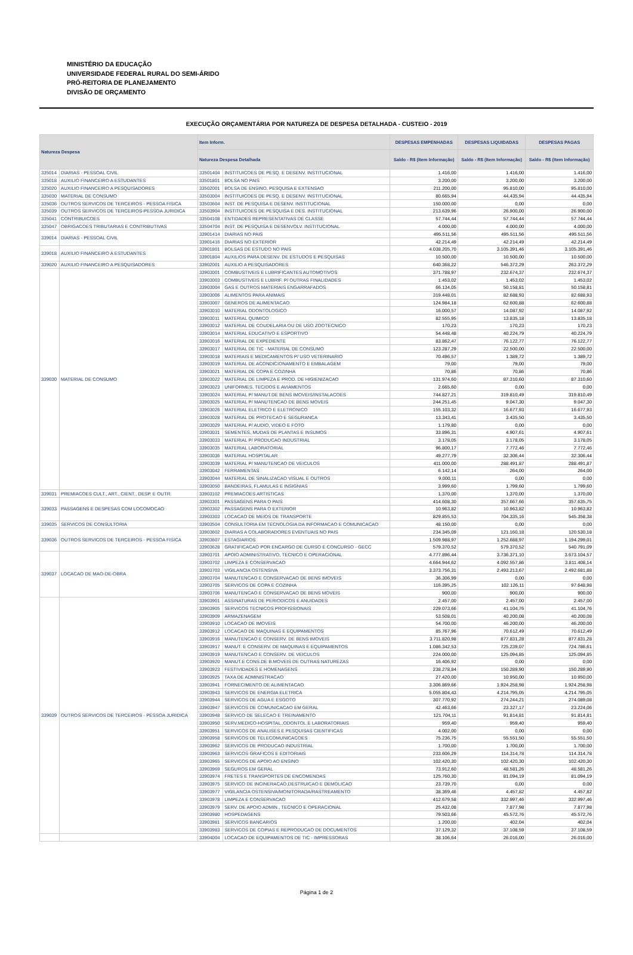MINISTÉRIO DA EDUCAÇÃO
UNIVERSIDADE FEDERAL RURAL DO SEMI-ÁRIDO
PRÓ-REITORIA DE PLANEJAMENTO
DIVISÃO DE ORÇAMENTO
EXECUÇÃO ORÇAMENTÁRIA POR NATUREZA DE DESPESA DETALHADA - CUSTEIO - 2019
| Natureza Despesa | | Item Inform. | | DESPESAS EMPENHADAS | DESPESAS LIQUIDADAS | DESPESAS PAGAS |
| --- | --- | --- | --- | --- | --- | --- |
| | | Natureza Despesa Detalhada | | Saldo - R$ (Item Informação) | Saldo - R$ (Item Informação) | Saldo - R$ (Item Informação) |
| 335014 | DIARIAS - PESSOAL CIVIL | 33501404 | INSTITUICOES DE PESQ. E DESENV. INSTITUCIONAL | 1.416,00 | 1.416,00 | 1.416,00 |
| 335018 | AUXILIO FINANCEIRO A ESTUDANTES | 33501801 | BOLSA NO PAIS | 3.200,00 | 3.200,00 | 3.200,00 |
| 335020 | AUXILIO FINANCEIRO A PESQUISADORES | 33502001 | BOLSA DE ENSINO, PESQUISA E EXTENSAO | 211.200,00 | 95.810,00 | 95.810,00 |
| 335030 | MATERIAL DE CONSUMO | 33503004 | INSTITUICOES DE PESQ. E DESENV. INSTITUCIONAL | 80.665,94 | 44.435,94 | 44.435,94 |
| 335036 | OUTROS SERVICOS DE TERCEIROS - PESSOA FISICA | 33503604 | INST. DE PESQUISA E DESENV. INSTITUCIONAL | 150.000,00 | 0,00 | 0,00 |
| 335039 | OUTROS SERVICOS DE TERCEIROS-PESSOA JURIDICA | 33503904 | INSTITUICOES DE PESQUISA E DES. INSTITUCIONAL | 213.639,96 | 26.900,00 | 26.900,00 |
| 335041 | CONTRIBUICOES | 33504108 | ENTIDADES REPRESENTATIVAS DE CLASSE | 57.744,44 | 57.744,44 | 57.744,44 |
| 335047 | OBRIGACOES TRIBUTARIAS E CONTRIBUTIVAS | 33504704 | INST. DE PESQUISA E DESENVOLV. INSTITUCIONAL | 4.000,00 | 4.000,00 | 4.000,00 |
| 339014 | DIARIAS - PESSOAL CIVIL | 33901414 | DIARIAS NO PAIS | 495.511,56 | 495.511,56 | 495.511,56 |
| | | 33901416 | DIARIAS NO EXTERIOR | 42.214,49 | 42.214,49 | 42.214,49 |
| 339018 | AUXILIO FINANCEIRO A ESTUDANTES | 33901801 | BOLSAS DE ESTUDO NO PAIS | 4.038.205,70 | 3.105.391,46 | 3.105.391,46 |
| | | 33901804 | AUXILIOS PARA DESENV. DE ESTUDOS E PESQUISAS | 10.500,00 | 10.500,00 | 10.500,00 |
| 339020 | AUXILIO FINANCEIRO A PESQUISADORES | 33902001 | AUXILIO A PESQUISADORES | 640.368,22 | 546.372,29 | 263.372,29 |
| 339030 | MATERIAL DE CONSUMO | 33903001 | COMBUSTIVEIS E LUBRIFICANTES AUTOMOTIVOS | 371.788,97 | 232.674,37 | 232.674,37 |
| | | 33903003 | COMBUSTIVEIS E LUBRIF. P/ OUTRAS FINALIDADES | 1.453,02 | 1.453,02 | 1.453,02 |
| | | 33903004 | GAS E OUTROS MATERIAIS ENGARRAFADOS | 66.134,05 | 50.158,81 | 50.158,81 |
| | | 33903006 | ALIMENTOS PARA ANIMAIS | 319.448,01 | 82.688,93 | 82.688,93 |
| | | 33903007 | GENEROS DE ALIMENTACAO | 124.984,18 | 62.600,88 | 62.600,88 |
| | | 33903010 | MATERIAL ODONTOLOGICO | 16.000,57 | 14.087,92 | 14.087,92 |
| | | 33903011 | MATERIAL QUIMICO | 82.555,95 | 13.835,18 | 13.835,18 |
| | | 33903012 | MATERIAL DE COUDELARIA OU DE USO ZOOTECNICO | 170,23 | 170,23 | 170,23 |
| | | 33903014 | MATERIAL EDUCATIVO E ESPORTIVO | 54.448,48 | 40.224,79 | 40.224,79 |
| | | 33903016 | MATERIAL DE EXPEDIENTE | 83.862,47 | 76.122,77 | 76.122,77 |
| | | 33903017 | MATERIAL DE TIC - MATERIAL DE CONSUMO | 123.287,29 | 22.500,00 | 22.500,00 |
| | | 33903018 | MATERIAIS E MEDICAMENTOS P/ USO VETERINARIO | 70.496,57 | 1.389,72 | 1.389,72 |
| | | 33903019 | MATERIAL DE ACONDICIONAMENTO E EMBALAGEM | 79,00 | 79,00 | 79,00 |
| | | 33903021 | MATERIAL DE COPA E COZINHA | 70,86 | 70,86 | 70,86 |
| | | 33903022 | MATERIAL DE LIMPEZA E PROD. DE HIGIENIZACAO | 131.974,60 | 87.310,60 | 87.310,60 |
| | | 33903023 | UNIFORMES, TECIDOS E AVIAMENTOS | 2.665,60 | 0,00 | 0,00 |
| | | 33903024 | MATERIAL P/ MANUT.DE BENS IMOVEIS/INSTALACOES | 744.827,21 | 319.810,49 | 319.810,49 |
| | | 33903025 | MATERIAL P/ MANUTENCAO DE BENS MOVEIS | 244.251,45 | 9.047,30 | 9.047,30 |
| | | 33903026 | MATERIAL ELETRICO E ELETRONICO | 155.103,32 | 16.677,93 | 16.677,93 |
| | | 33903028 | MATERIAL DE PROTECAO E SEGURANCA | 13.343,41 | 3.435,50 | 3.435,50 |
| | | 33903029 | MATERIAL P/ AUDIO, VIDEO E FOTO | 1.179,80 | 0,00 | 0,00 |
| | | 33903031 | SEMENTES, MUDAS DE PLANTAS E INSUMOS | 33.896,31 | 4.907,61 | 4.907,61 |
| | | 33903033 | MATERIAL P/ PRODUCAO INDUSTRIAL | 3.178,05 | 3.178,05 | 3.178,05 |
| | | 33903035 | MATERIAL LABORATORIAL | 96.800,17 | 7.772,46 | 7.772,46 |
| | | 33903036 | MATERIAL HOSPITALAR | 49.277,79 | 32.306,44 | 32.306,44 |
| | | 33903039 | MATERIAL P/ MANUTENCAO DE VEICULOS | 411.000,00 | 288.491,87 | 288.491,87 |
| | | 33903042 | FERRAMENTAS | 6.142,14 | 264,00 | 264,00 |
| | | 33903044 | MATERIAL DE SINALIZACAO VISUAL E OUTROS | 9.000,11 | 0,00 | 0,00 |
| | | 33903050 | BANDEIRAS, FLAMULAS E INSIGNIAS | 3.999,60 | 1.799,60 | 1.799,60 |
| 339031 | PREMIACOES CULT., ART., CIENT., DESP. E OUTR. | 33903102 | PREMIACOES ARTISTICAS | 1.370,00 | 1.370,00 | 1.370,00 |
| 339033 | PASSAGENS E DESPESAS COM LOCOMOCAO | 33903301 | PASSAGENS PARA O PAIS | 414.608,30 | 357.667,66 | 357.635,75 |
| | | 33903302 | PASSAGENS PARA O EXTERIOR | 10.963,82 | 10.963,82 | 10.963,82 |
| | | 33903303 | LOCACAO DE MEIOS DE TRANSPORTE | 829.855,53 | 704.335,16 | 545.358,38 |
| 339035 | SERVICOS DE CONSULTORIA | 33903504 | CONSULTORIA EM TECNOLOGIA DA INFORMACAO E COMUNICACAO | 48.150,00 | 0,00 | 0,00 |
| 339036 | OUTROS SERVICOS DE TERCEIROS - PESSOA FISICA | 33903602 | DIARIAS A COLABORADORES EVENTUAIS NO PAIS | 234.345,09 | 121.160,18 | 120.530,18 |
| | | 33903607 | ESTAGIARIOS | 1.509.988,97 | 1.252.688,97 | 1.194.299,01 |
| | | 33903628 | GRATIFICACAO POR ENCARGO DE CURSO E CONCURSO - GECC | 579.370,52 | 579.370,52 | 540.791,09 |
| 339037 | LOCACAO DE MAO-DE-OBRA | 33903701 | APOIO ADMINISTRATIVO, TECNICO E OPERACIONAL | 4.777.896,44 | 3.736.371,10 | 3.673.104,57 |
| | | 33903702 | LIMPEZA E CONSERVACAO | 4.664.944,62 | 4.092.557,86 | 3.811.408,14 |
| | | 33903703 | VIGILANCIA OSTENSIVA | 3.373.756,31 | 2.493.213,67 | 2.492.681,88 |
| | | 33903704 | MANUTENCAO E CONSERVACAO DE BENS IMOVEIS | 36.306,99 | 0,00 | 0,00 |
| | | 33903705 | SERVICOS DE COPA E COZINHA | 116.395,25 | 102.126,11 | 97.648,98 |
| | | 33903706 | MANUTENCAO E CONSERVACAO DE BENS MOVEIS | 900,00 | 900,00 | 900,00 |
| 339039 | OUTROS SERVICOS DE TERCEIROS - PESSOA JURIDICA | 33903901 | ASSINATURAS DE PERIODICOS E ANUIDADES | 2.457,00 | 2.457,00 | 2.457,00 |
| | | 33903905 | SERVICOS TECNICOS PROFISSIONAIS | 229.073,66 | 41.104,76 | 41.104,76 |
| | | 33903909 | ARMAZENAGEM | 53.508,01 | 40.200,08 | 40.200,08 |
| | | 33903910 | LOCACAO DE IMOVEIS | 54.700,00 | 46.200,00 | 46.200,00 |
| | | 33903912 | LOCACAO DE MAQUINAS E EQUIPAMENTOS | 85.767,96 | 70.612,49 | 70.612,49 |
| | | 33903916 | MANUTENCAO E CONSERV. DE BENS IMOVEIS | 3.711.820,98 | 877.831,28 | 877.831,28 |
| | | 33903917 | MANUT. E CONSERV. DE MAQUINAS E EQUIPAMENTOS | 1.086.342,53 | 725.239,07 | 724.786,61 |
| | | 33903919 | MANUTENCAO E CONSERV. DE VEICULOS | 224.000,00 | 125.094,85 | 125.094,85 |
| | | 33903920 | MANUT.E CONS.DE B.MOVEIS DE OUTRAS NATUREZAS | 16.406,92 | 0,00 | 0,00 |
| | | 33903923 | FESTIVIDADES E HOMENAGENS | 238.278,84 | 150.289,90 | 150.289,90 |
| | | 33903925 | TAXA DE ADMINISTRACAO | 27.420,00 | 10.950,00 | 10.950,00 |
| | | 33903941 | FORNECIMENTO DE ALIMENTACAO | 3.306.869,66 | 1.924.258,98 | 1.924.258,98 |
| | | 33903943 | SERVICOS DE ENERGIA ELETRICA | 5.055.804,43 | 4.214.795,05 | 4.214.795,05 |
| | | 33903944 | SERVICOS DE AGUA E ESGOTO | 307.770,92 | 274.244,21 | 274.089,08 |
| | | 33903947 | SERVICOS DE COMUNICACAO EM GERAL | 42.463,66 | 23.327,17 | 23.224,06 |
| | | 33903948 | SERVICO DE SELECAO E TREINAMENTO | 121.704,11 | 91.814,81 | 91.814,81 |
| | | 33903950 | SERV.MEDICO-HOSPITAL.,ODONTOL.E LABORATORIAIS | 959,40 | 959,40 | 959,40 |
| | | 33903951 | SERVICOS DE ANALISES E PESQUISAS CIENTIFICAS | 4.002,00 | 0,00 | 0,00 |
| | | 33903958 | SERVICOS DE TELECOMUNICACOES | 75.236,75 | 55.551,50 | 55.551,50 |
| | | 33903962 | SERVICOS DE PRODUCAO INDUSTRIAL | 1.700,00 | 1.700,00 | 1.700,00 |
| | | 33903963 | SERVICOS GRAFICOS E EDITORIAIS | 233.606,29 | 114.314,78 | 114.314,78 |
| | | 33903965 | SERVICOS DE APOIO AO ENSINO | 102.420,30 | 102.420,30 | 102.420,30 |
| | | 33903969 | SEGUROS EM GERAL | 73.912,60 | 48.581,26 | 48.581,26 |
| | | 33903974 | FRETES E TRANSPORTES DE ENCOMENDAS | 125.760,30 | 81.094,19 | 81.094,19 |
| | | 33903975 | SERVICO DE INCINERACAO,DESTRUICAO E DEMOLICAO | 23.739,70 | 0,00 | 0,00 |
| | | 33903977 | VIGILANCIA OSTENSIVA/MONITORADA/RASTREAMENTO | 38.369,46 | 4.457,82 | 4.457,82 |
| | | 33903978 | LIMPEZA E CONSERVACAO | 412.679,58 | 332.997,46 | 332.997,46 |
| | | 33903979 | SERV. DE APOIO ADMIN., TECNICO E OPERACIONAL | 25.432,08 | 7.877,98 | 7.877,98 |
| | | 33903980 | HOSPEDAGENS | 79.503,66 | 45.572,76 | 45.572,76 |
| | | 33903981 | SERVICOS BANCARIOS | 1.200,00 | 402,04 | 402,04 |
| | | 33903983 | SERVICOS DE COPIAS E REPRODUCAO DE DOCUMENTOS | 37.129,32 | 37.108,59 | 37.108,59 |
| | | 33904004 | LOCACAO DE EQUIPAMENTOS DE TIC - IMPRESSORAS | 38.106,64 | 26.016,00 | 26.016,00 |
Página 1 de 2